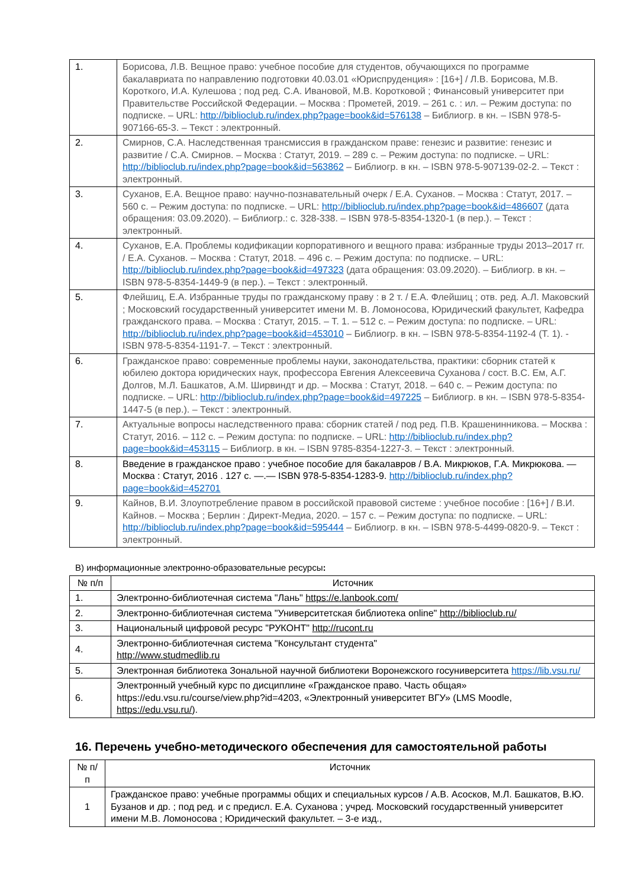| 1. | Борисова, Л.В. Вещное право: учебное пособие для студентов, обучающихся по программе бакалавриата по направлению подготовки 40.03.01 «Юриспруденция» : [16+] / Л.В. Борисова, М.В. Короткого, И.А. Кулешова ; под ред. С.А. Ивановой, М.В. Коротковой ; Финансовый университет при Правительстве Российской Федерации. – Москва : Прометей, 2019. – 261 с. : ил. – Режим доступа: по подписке. – URL: http://biblioclub.ru/index.php?page=book&id=576138 – Библиогр. в кн. – ISBN 978-5-907166-65-3. – Текст : электронный. |
| 2. | Смирнов, С.А. Наследственная трансмиссия в гражданском праве: генезис и развитие: генезис и развитие / С.А. Смирнов. – Москва : Статут, 2019. – 289 с. – Режим доступа: по подписке. – URL: http://biblioclub.ru/index.php?page=book&id=563862 – Библиогр. в кн. – ISBN 978-5-907139-02-2. – Текст : электронный. |
| 3. | Суханов, Е.А. Вещное право: научно-познавательный очерк / Е.А. Суханов. – Москва : Статут, 2017. – 560 с. – Режим доступа: по подписке. – URL: http://biblioclub.ru/index.php?page=book&id=486607 (дата обращения: 03.09.2020). – Библиогр.: с. 328-338. – ISBN 978-5-8354-1320-1 (в пер.). – Текст : электронный. |
| 4. | Суханов, Е.А. Проблемы кодификации корпоративного и вещного права: избранные труды 2013–2017 гг. / Е.А. Суханов. – Москва : Статут, 2018. – 496 с. – Режим доступа: по подписке. – URL: http://biblioclub.ru/index.php?page=book&id=497323 (дата обращения: 03.09.2020). – Библиогр. в кн. – ISBN 978-5-8354-1449-9 (в пер.). – Текст : электронный. |
| 5. | Флейшиц, Е.А. Избранные труды по гражданскому праву : в 2 т. / Е.А. Флейшиц ; отв. ред. А.Л. Маковский ; Московский государственный университет имени М. В. Ломоносова, Юридический факультет, Кафедра гражданского права. – Москва : Статут, 2015. – Т. 1. – 512 с. – Режим доступа: по подписке. – URL: http://biblioclub.ru/index.php?page=book&id=453010 – Библиогр. в кн. – ISBN 978-5-8354-1192-4 (Т. 1). - ISBN 978-5-8354-1191-7. – Текст : электронный. |
| 6. | Гражданское право: современные проблемы науки, законодательства, практики: сборник статей к юбилею доктора юридических наук, профессора Евгения Алексеевича Суханова / сост. В.С. Ем, А.Г. Долгов, М.Л. Башкатов, А.М. Ширвиндт и др. – Москва : Статут, 2018. – 640 с. – Режим доступа: по подписке. – URL: http://biblioclub.ru/index.php?page=book&id=497225 – Библиогр. в кн. – ISBN 978-5-8354-1447-5 (в пер.). – Текст : электронный. |
| 7. | Актуальные вопросы наследственного права: сборник статей / под ред. П.В. Крашенинникова. – Москва : Статут, 2016. – 112 с. – Режим доступа: по подписке. – URL: http://biblioclub.ru/index.php?page=book&id=453115 – Библиогр. в кн. – ISBN 9785-8354-1227-3. – Текст : электронный. |
| 8. | Введение в гражданское право : учебное пособие для бакалавров / В.А. Микрюков, Г.А. Микрюкова. — Москва : Статут, 2016 . 127 с. —.— ISBN 978-5-8354-1283-9. http://biblioclub.ru/index.php?page=book&id=452701 |
| 9. | Кайнов, В.И. Злоупотребление правом в российской правовой системе : учебное пособие : [16+] / В.И. Кайнов. – Москва ; Берлин : Директ-Медиа, 2020. – 157 с. – Режим доступа: по подписке. – URL: http://biblioclub.ru/index.php?page=book&id=595444 – Библиогр. в кн. – ISBN 978-5-4499-0820-9. – Текст : электронный. |
В) информационные электронно-образовательные ресурсы:
| № п/п | Источник |
| --- | --- |
| 1. | Электронно-библиотечная система "Лань" https://e.lanbook.com/ |
| 2. | Электронно-библиотечная система "Университетская библиотека online" http://biblioclub.ru/ |
| 3. | Национальный цифровой ресурс "РУКОНТ" http://rucont.ru |
| 4. | Электронно-библиотечная система "Консультант студента" http://www.studmedlib.ru |
| 5. | Электронная библиотека Зональной научной библиотеки Воронежского госуниверситета https://lib.vsu.ru/ |
| 6. | Электронный учебный курс по дисциплине «Гражданское право. Часть общая» https://edu.vsu.ru/course/view.php?id=4203, «Электронный университет ВГУ» (LMS Moodle, https://edu.vsu.ru/ ). |
16. Перечень учебно-методического обеспечения для самостоятельной работы
| № п/п | Источник |
| --- | --- |
| 1 | Гражданское право: учебные программы общих и специальных курсов / А.В. Асосков, М.Л. Башкатов, В.Ю. Бузанов и др. ; под ред. и с предисл. Е.А. Суханова ; учред. Московский государственный университет имени М.В. Ломоносова ; Юридический факультет. – 3-е изд., |